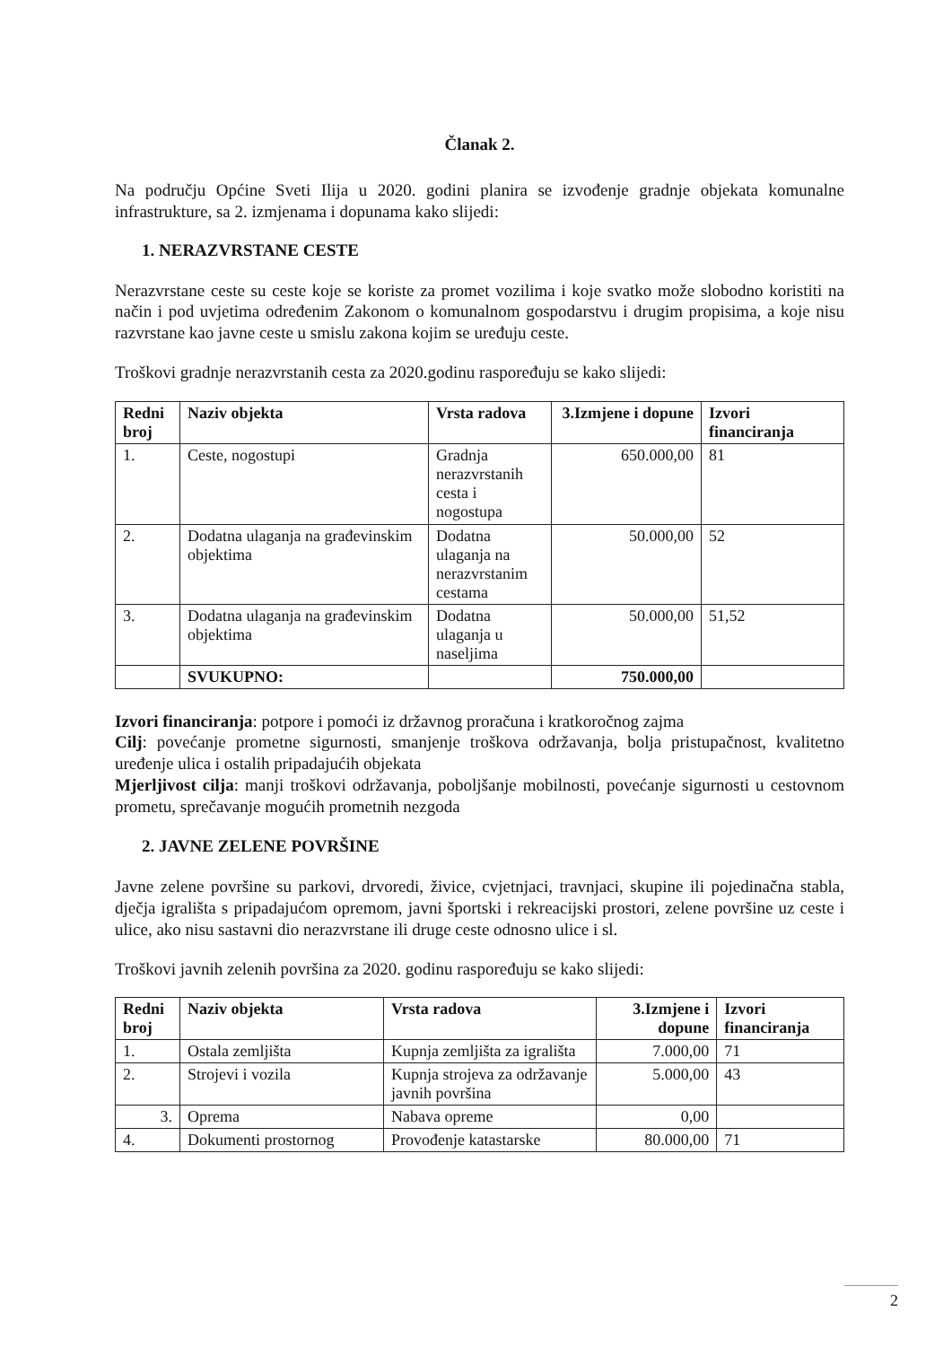Članak 2.
Na području Općine Sveti Ilija u 2020. godini planira se izvođenje gradnje objekata komunalne infrastrukture, sa 2. izmjenama i dopunama kako slijedi:
1. NERAZVRSTANE CESTE
Nerazvrstane ceste su ceste koje se koriste za promet vozilima i koje svatko može slobodno koristiti na način i pod uvjetima određenim Zakonom o komunalnom gospodarstvu i drugim propisima, a koje nisu razvrstane kao javne ceste u smislu zakona kojim se uređuju ceste.
Troškovi gradnje nerazvrstanih cesta za 2020.godinu raspoređuju se kako slijedi:
| Redni broj | Naziv objekta | Vrsta radova | 3.Izmjene i dopune | Izvori financiranja |
| --- | --- | --- | --- | --- |
| 1. | Ceste, nogostupi | Gradnja nerazvrstanih cesta i nogostupa | 650.000,00 | 81 |
| 2. | Dodatna ulaganja na građevinskim objektima | Dodatna ulaganja na nerazvrstanim cestama | 50.000,00 | 52 |
| 3. | Dodatna ulaganja na građevinskim objektima | Dodatna ulaganja u naseljima | 50.000,00 | 51,52 |
| | SVUKUPNO: | | 750.000,00 | |
Izvori financiranja: potpore i pomoći iz državnog proračuna i kratkoročnog zajma
Cilj: povećanje prometne sigurnosti, smanjenje troškova održavanja, bolja pristupačnost, kvalitetno uređenje ulica i ostalih pripadajućih objekata
Mjerljivost cilja: manji troškovi održavanja, poboljšanje mobilnosti, povećanje sigurnosti u cestovnom prometu, sprečavanje mogućih prometnih nezgoda
2. JAVNE ZELENE POVRŠINE
Javne zelene površine su parkovi, drvoredi, živice, cvjetnjaci, travnjaci, skupine ili pojedinačna stabla, dječja igrališta s pripadajućom opremom, javni športski i rekreacijski prostori, zelene površine uz ceste i ulice, ako nisu sastavni dio nerazvrstane ili druge ceste odnosno ulice i sl.
Troškovi javnih zelenih površina za 2020. godinu raspoređuju se kako slijedi:
| Redni broj | Naziv objekta | Vrsta radova | 3.Izmjene i dopune | Izvori financiranja |
| --- | --- | --- | --- | --- |
| 1. | Ostala zemljišta | Kupnja zemljišta za igrališta | 7.000,00 | 71 |
| 2. | Strojevi i vozila | Kupnja strojeva za održavanje javnih površina | 5.000,00 | 43 |
| 3. | Oprema | Nabava opreme | 0,00 | |
| 4. | Dokumenti prostornog | Provođenje katastarske | 80.000,00 | 71 |
2